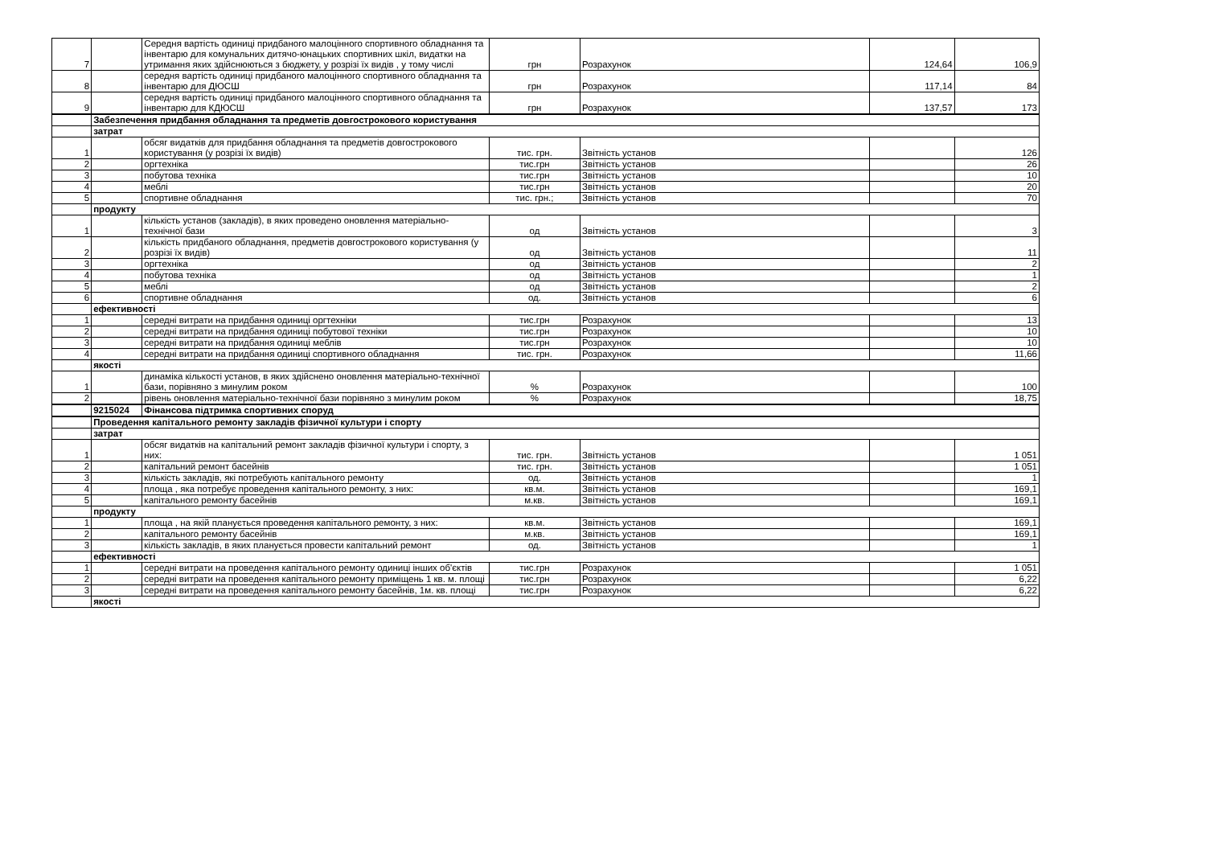| 7 | | Середня вартість одиниці придбаного малоцінного спортивного обладнання та інвентарю для комунальних дитячо-юнацьких спортивних шкіл, видатки на утримання яких здійснюються з бюджету, у розрізі їх видів , у тому числі | грн | Розрахунок | 124,64 | 106,9 |
| 8 | | середня вартість одиниці придбаного малоцінного спортивного обладнання та інвентарю для ДЮСШ | грн | Розрахунок | 117,14 | 84 |
| 9 | | середня вартість одиниці придбаного малоцінного спортивного обладнання та інвентарю для КДЮСШ | грн | Розрахунок | 137,57 | 173 |
| | Забезпечення придбання обладнання та предметів довгострокового користування | | | | | |
| | затрат | | | | | |
| 1 | | обсяг видатків для придбання обладнання та предметів довгострокового користування (у розрізі їх видів) | тис. грн. | Звітність установ | | 126 |
| 2 | | оргтехніка | тис.грн | Звітність установ | | 26 |
| 3 | | побутова техніка | тис.грн | Звітність установ | | 10 |
| 4 | | меблі | тис.грн | Звітність установ | | 20 |
| 5 | | спортивне обладнання | тис. грн.; | Звітність установ | | 70 |
| | продукту | | | | | |
| 1 | | кількість установ (закладів), в яких проведено оновлення матеріально-технічної бази | од | Звітність установ | | 3 |
| 2 | | кількість придбаного обладнання, предметів довгострокового користування (у розрізі їх видів) | од | Звітність установ | | 11 |
| 3 | | оргтехніка | од | Звітність установ | | 2 |
| 4 | | побутова техніка | од | Звітність установ | | 1 |
| 5 | | меблі | од | Звітність установ | | 2 |
| 6 | | спортивне обладнання | од. | Звітність установ | | 6 |
| | ефективності | | | | | |
| 1 | | середні витрати на придбання одиниці оргтехніки | тис.грн | Розрахунок | | 13 |
| 2 | | середні витрати на придбання одиниці побутової техніки | тис.грн | Розрахунок | | 10 |
| 3 | | середні витрати на придбання одиниці меблів | тис.грн | Розрахунок | | 10 |
| 4 | | середні витрати на придбання одиниці спортивного обладнання | тис. грн. | Розрахунок | | 11,66 |
| | якості | | | | | |
| 1 | | динаміка кількості установ, в яких здійснено оновлення матеріально-технічної бази, порівняно з минулим роком | % | Розрахунок | | 100 |
| 2 | | рівень оновлення матеріально-технічної бази порівняно з минулим роком | % | Розрахунок | | 18,75 |
| | 9215024 | Фінансова підтримка спортивних споруд | | | | |
| | Проведення капітального ремонту закладів фізичної культури і спорту | | | | | |
| | затрат | | | | | |
| 1 | | обсяг видатків на капітальний ремонт закладів фізичної культури і спорту, з них: | тис. грн. | Звітність установ | | 1 051 |
| 2 | | капітальний ремонт басейнів | тис. грн. | Звітність установ | | 1 051 |
| 3 | | кількість закладів, які потребують капітального ремонту | од. | Звітність установ | | 1 |
| 4 | | площа , яка потребує проведення капітального ремонту, з них: | кв.м. | Звітність установ | | 169,1 |
| 5 | | капітального ремонту басейнів | м.кв. | Звітність установ | | 169,1 |
| | продукту | | | | | |
| 1 | | площа , на якій планується проведення капітального ремонту, з них: | кв.м. | Звітність установ | | 169,1 |
| 2 | | капітального ремонту басейнів | м.кв. | Звітність установ | | 169,1 |
| 3 | | кількість закладів, в яких планується провести капітальний ремонт | од. | Звітність установ | | 1 |
| | ефективності | | | | | |
| 1 | | середні витрати на проведення капітального ремонту одиниці інших об'єктів | тис.грн | Розрахунок | | 1 051 |
| 2 | | середні витрати на проведення капітального ремонту приміщень 1 кв. м. площі | тис.грн | Розрахунок | | 6,22 |
| 3 | | середні витрати на проведення капітального ремонту басейнів, 1м. кв. площі | тис.грн | Розрахунок | | 6,22 |
| | якості | | | | | |